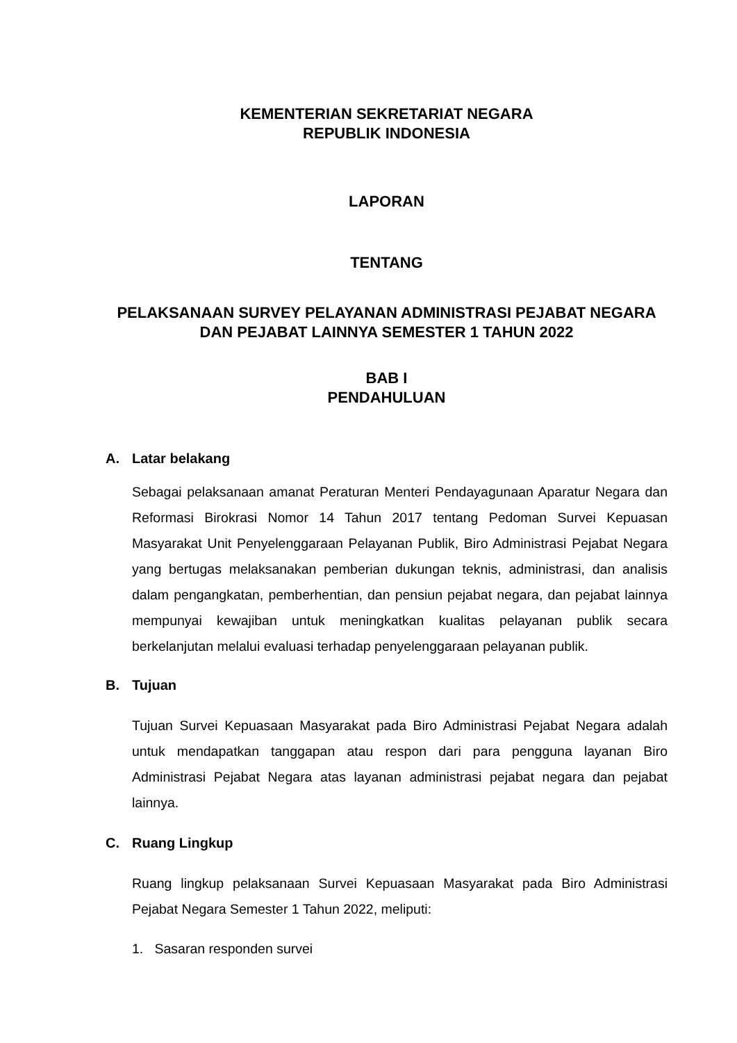KEMENTERIAN SEKRETARIAT NEGARA
REPUBLIK INDONESIA
LAPORAN
TENTANG
PELAKSANAAN SURVEY PELAYANAN ADMINISTRASI PEJABAT NEGARA DAN PEJABAT LAINNYA SEMESTER 1 TAHUN 2022
BAB I
PENDAHULUAN
A. Latar belakang
Sebagai pelaksanaan amanat Peraturan Menteri Pendayagunaan Aparatur Negara dan Reformasi Birokrasi Nomor 14 Tahun 2017 tentang Pedoman Survei Kepuasan Masyarakat Unit Penyelenggaraan Pelayanan Publik, Biro Administrasi Pejabat Negara yang bertugas melaksanakan pemberian dukungan teknis, administrasi, dan analisis dalam pengangkatan, pemberhentian, dan pensiun pejabat negara, dan pejabat lainnya mempunyai kewajiban untuk meningkatkan kualitas pelayanan publik secara berkelanjutan melalui evaluasi terhadap penyelenggaraan pelayanan publik.
B. Tujuan
Tujuan Survei Kepuasaan Masyarakat pada Biro Administrasi Pejabat Negara adalah untuk mendapatkan tanggapan atau respon dari para pengguna layanan Biro Administrasi Pejabat Negara atas layanan administrasi pejabat negara dan pejabat lainnya.
C. Ruang Lingkup
Ruang lingkup pelaksanaan Survei Kepuasaan Masyarakat pada Biro Administrasi Pejabat Negara Semester 1 Tahun 2022, meliputi:
1. Sasaran responden survei